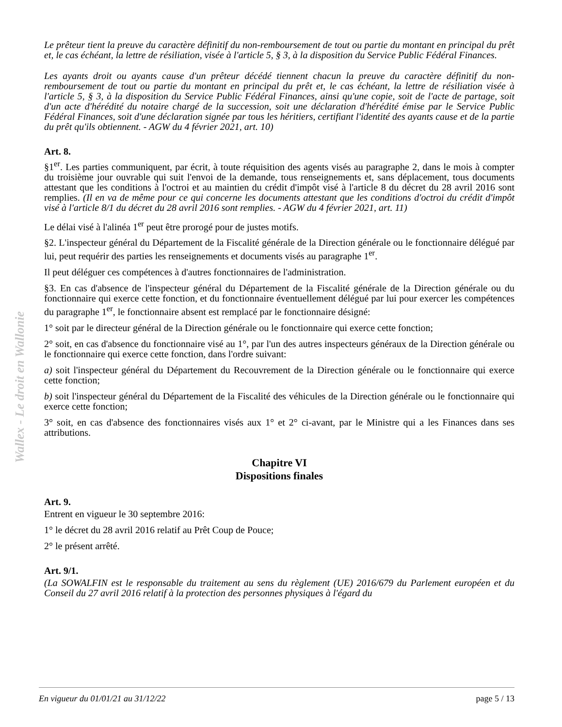Wallex - Le droit en Wallonie
Le prêteur tient la preuve du caractère définitif du non-remboursement de tout ou partie du montant en principal du prêt et, le cas échéant, la lettre de résiliation, visée à l'article 5, § 3, à la disposition du Service Public Fédéral Finances.
Les ayants droit ou ayants cause d'un prêteur décédé tiennent chacun la preuve du caractère définitif du non-remboursement de tout ou partie du montant en principal du prêt et, le cas échéant, la lettre de résiliation visée à l'article 5, § 3, à la disposition du Service Public Fédéral Finances, ainsi qu'une copie, soit de l'acte de partage, soit d'un acte d'hérédité du notaire chargé de la succession, soit une déclaration d'hérédité émise par le Service Public Fédéral Finances, soit d'une déclaration signée par tous les héritiers, certifiant l'identité des ayants cause et de la partie du prêt qu'ils obtiennent. - AGW du 4 février 2021, art. 10)
Art. 8.
§1<sup>er</sup>. Les parties communiquent, par écrit, à toute réquisition des agents visés au paragraphe 2, dans le mois à compter du troisième jour ouvrable qui suit l'envoi de la demande, tous renseignements et, sans déplacement, tous documents attestant que les conditions à l'octroi et au maintien du crédit d'impôt visé à l'article 8 du décret du 28 avril 2016 sont remplies. (Il en va de même pour ce qui concerne les documents attestant que les conditions d'octroi du crédit d'impôt visé à l'article 8/1 du décret du 28 avril 2016 sont remplies. - AGW du 4 février 2021, art. 11)
Le délai visé à l'alinéa 1<sup>er</sup> peut être prorogé pour de justes motifs.
§2. L'inspecteur général du Département de la Fiscalité générale de la Direction générale ou le fonctionnaire délégué par lui, peut requérir des parties les renseignements et documents visés au paragraphe 1<sup>er</sup>.
Il peut déléguer ces compétences à d'autres fonctionnaires de l'administration.
§3. En cas d'absence de l'inspecteur général du Département de la Fiscalité générale de la Direction générale ou du fonctionnaire qui exerce cette fonction, et du fonctionnaire éventuellement délégué par lui pour exercer les compétences du paragraphe 1<sup>er</sup>, le fonctionnaire absent est remplacé par le fonctionnaire désigné:
1° soit par le directeur général de la Direction générale ou le fonctionnaire qui exerce cette fonction;
2° soit, en cas d'absence du fonctionnaire visé au 1°, par l'un des autres inspecteurs généraux de la Direction générale ou le fonctionnaire qui exerce cette fonction, dans l'ordre suivant:
a) soit l'inspecteur général du Département du Recouvrement de la Direction générale ou le fonctionnaire qui exerce cette fonction;
b) soit l'inspecteur général du Département de la Fiscalité des véhicules de la Direction générale ou le fonctionnaire qui exerce cette fonction;
3° soit, en cas d'absence des fonctionnaires visés aux 1° et 2° ci-avant, par le Ministre qui a les Finances dans ses attributions.
Chapitre VI
Dispositions finales
Art. 9.
Entrent en vigueur le 30 septembre 2016:
1° le décret du 28 avril 2016 relatif au Prêt Coup de Pouce;
2° le présent arrêté.
Art. 9/1.
(La SOWALFIN est le responsable du traitement au sens du règlement (UE) 2016/679 du Parlement européen et du Conseil du 27 avril 2016 relatif à la protection des personnes physiques à l'égard du
En vigueur du 01/01/21 au 31/12/22 page 5 / 13